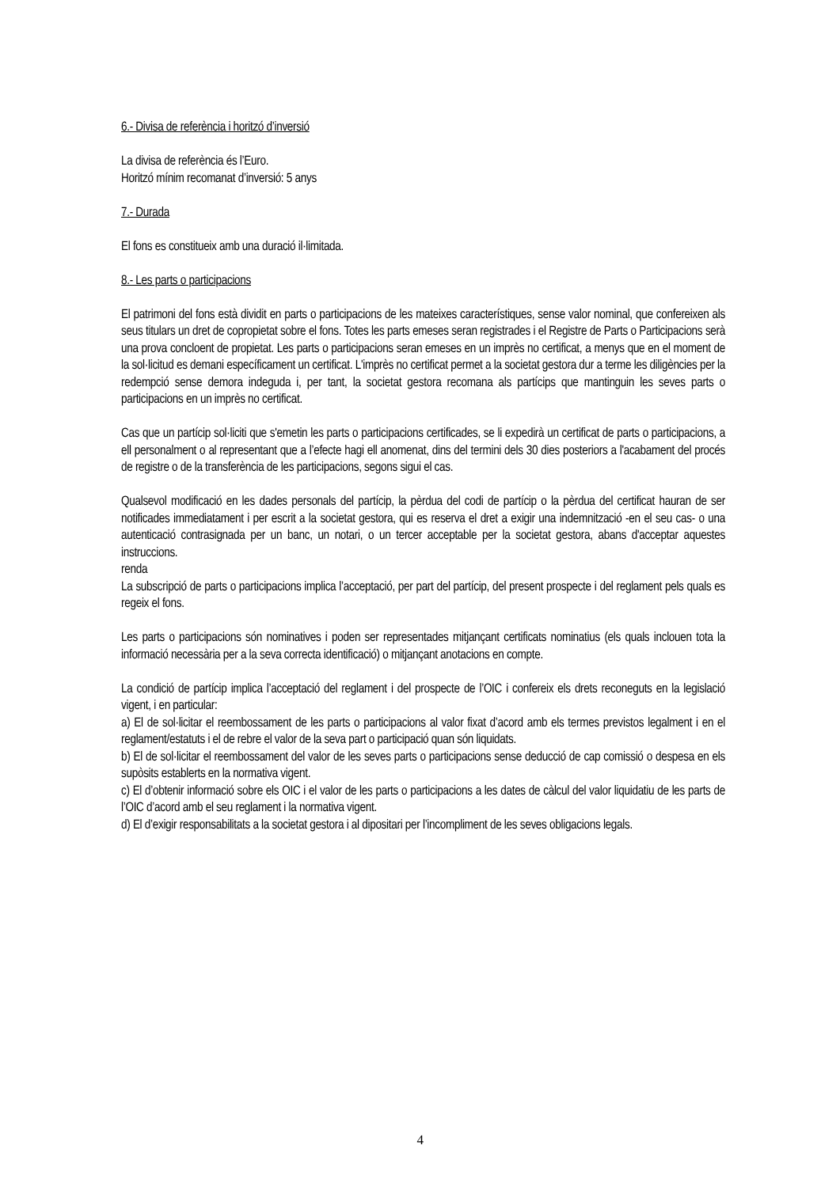6.- Divisa de referència i horitzó d’inversió
La divisa de referència és l’Euro.
Horitzó mínim recomanat d’inversió: 5 anys
7.- Durada
El fons es constitueix amb una duració il·limitada.
8.- Les parts o participacions
El patrimoni del fons està dividit en parts o participacions de les mateixes característiques, sense valor nominal, que confereixen als seus titulars un dret de copropietat sobre el fons. Totes les parts emeses seran registrades i el Registre de Parts o Participacions serà una prova concloent de propietat. Les parts o participacions seran emeses en un imprès no certificat, a menys que en el moment de la sol·licitud es demani específicament un certificat. L'imprès no certificat permet a la societat gestora dur a terme les diligències per la redempció sense demora indeguda i, per tant, la societat gestora recomana als partícips que mantinguin les seves parts o participacions en un imprès no certificat.
Cas que un partícip sol·liciti que s'emetin les parts o participacions certificades, se li expedirà un certificat de parts o participacions, a ell personalment o al representant que a l’efecte hagi ell anomenat, dins del termini dels 30 dies posteriors a l'acabament del procés de registre o de la transferència de les participacions, segons sigui el cas.
Qualsevol modificació en les dades personals del partícip, la pèrdua del codi de partícip o la pèrdua del certificat hauran de ser notificades immediatament i per escrit a la societat gestora, qui es reserva el dret a exigir una indemnització -en el seu cas- o una autenticació contrasignada per un banc, un notari, o un tercer acceptable per la societat gestora, abans d'acceptar aquestes instruccions.
renda
La subscripció de parts o participacions implica l’acceptació, per part del partícip, del present prospecte i del reglament pels quals es regeix el fons.
Les parts o participacions són nominatives i poden ser representades mitjançant certificats nominatius (els quals inclouen tota la informació necessària per a la seva correcta identificació) o mitjançant anotacions en compte.
La condició de partícip implica l’acceptació del reglament i del prospecte de l’OIC i confereix els drets reconeguts en la legislació vigent, i en particular:
a) El de sol·licitar el reembossament de les parts o participacions al valor fixat d’acord amb els termes previstos legalment i en el reglament/estatuts i el de rebre el valor de la seva part o participació quan són liquidats.
b) El de sol·licitar el reembossament del valor de les seves parts o participacions sense deducció de cap comissió o despesa en els supòsits establerts en la normativa vigent.
c) El d’obtenir informació sobre els OIC i el valor de les parts o participacions a les dates de càlcul del valor liquidatiu de les parts de l’OIC d’acord amb el seu reglament i la normativa vigent.
d) El d’exigir responsabilitats a la societat gestora i al dipositari per l’incompliment de les seves obligacions legals.
4